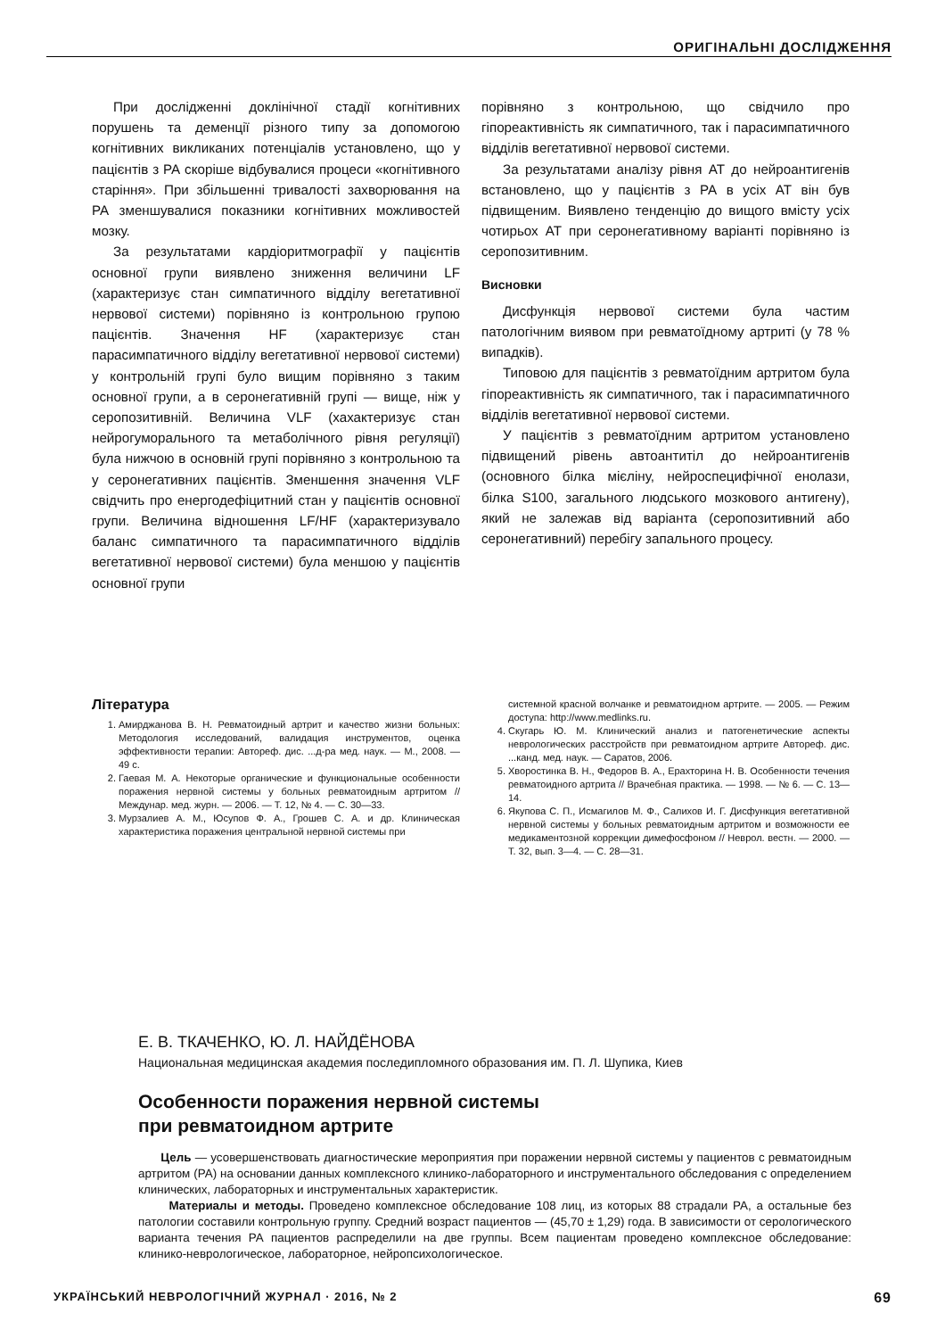ОРИГІНАЛЬНІ ДОСЛІДЖЕННЯ
При дослідженні доклінічної стадії когнітивних порушень та деменції різного типу за допомогою когнітивних викликаних потенціалів установлено, що у пацієнтів з РА скоріше відбувалися процеси «когнітивного старіння». При збільшенні тривалості захворювання на РА зменшувалися показники когнітивних можливостей мозку.
За результатами кардіоритмографії у пацієнтів основної групи виявлено зниження величини LF (характеризує стан симпатичного відділу вегетативної нервової системи) порівняно із контрольною групою пацієнтів. Значення HF (характеризує стан парасимпатичного відділу вегетативної нервової системи) у контрольній групі було вищим порівняно з таким основної групи, а в серонегативній групі — вище, ніж у серопозитивній. Величина VLF (хахактеризує стан нейрогуморального та метаболічного рівня регуляції) була нижчою в основній групі порівняно з контрольною та у серонегативних пацієнтів. Зменшення значення VLF свідчить про енергодефіцитний стан у пацієнтів основної групи. Величина відношення LF/HF (характеризувало баланс симпатичного та парасимпатичного відділів вегетативної нервової системи) була меншою у пацієнтів основної групи
порівняно з контрольною, що свідчило про гіпореактивність як симпатичного, так і парасимпатичного відділів вегетативної нервової системи.
За результатами аналізу рівня АТ до нейроантигенів встановлено, що у пацієнтів з РА в усіх АТ він був підвищеним. Виявлено тенденцію до вищого вмісту усіх чотирьох АТ при серонегативному варіанті порівняно із серопозитивним.
Висновки
Дисфункція нервової системи була частим патологічним виявом при ревматоїдному артриті (у 78 % випадків).
Типовою для пацієнтів з ревматоїдним артритом була гіпореактивність як симпатичного, так і парасимпатичного відділів вегетативної нервової системи.
У пацієнтів з ревматоїдним артритом установлено підвищений рівень автоантитіл до нейроантигенів (основного білка мієліну, нейроспецифічної енолази, білка S100, загального людського мозкового антигену), який не залежав від варіанта (серопозитивний або серонегативний) перебігу запального процесу.
Література
1. Амирджанова В. Н. Ревматоидный артрит и качество жизни больных: Методология исследований, валидация инструментов, оценка эффективности терапии: Автореф. дис. ...д-ра мед. наук. — М., 2008. — 49 с.
2. Гаевая М. А. Некоторые органические и функциональные особенности поражения нервной системы у больных ревматоидным артритом // Междунар. мед. журн. — 2006. — Т. 12, № 4. — С. 30—33.
3. Мурзалиев А. М., Юсупов Ф. А., Грошев С. А. и др. Клиническая характеристика поражения центральной нервной системы при
системной красной волчанке и ревматоидном артрите. — 2005. — Режим доступа: http://www.medlinks.ru.
4. Скугарь Ю. М. Клинический анализ и патогенетические аспекты неврологических расстройств при ревматоидном артрите Автореф. дис. ...канд. мед. наук. — Саратов, 2006.
5. Хворостинка В. Н., Федоров В. А., Ерахторина Н. В. Особенности течения ревматоидного артрита // Врачебная практика. — 1998. — № 6. — С. 13—14.
6. Якупова С. П., Исмагилов М. Ф., Салихов И. Г. Дисфункция вегетативной нервной системы у больных ревматоидным артритом и возможности ее медикаментозной коррекции димефосфоном // Неврол. вестн. — 2000. — Т. 32, вып. 3—4. — С. 28—31.
Е. В. ТКАЧЕНКО, Ю. Л. НАЙДЁНОВА
Национальная медицинская академия последипломного образования им. П. Л. Шупика, Киев
Особенности поражения нервной системы
при ревматоидном артрите
Цель — усовершенствовать диагностические мероприятия при поражении нервной системы у пациентов с ревматоидным артритом (РА) на основании данных комплексного клинико-лабораторного и инструментального обследования с определением клинических, лабораторных и инструментальных характеристик.
Материалы и методы. Проведено комплексное обследование 108 лиц, из которых 88 страдали РА, а остальные без патологии составили контрольную группу. Средний возраст пациентов — (45,70 ± 1,29) года. В зависимости от серологического варианта течения РА пациентов распределили на две группы. Всем пациентам проведено комплексное обследование: клинико-неврологическое, лабораторное, нейропсихологическое.
УКРАЇНСЬКИЙ НЕВРОЛОГІЧНИЙ ЖУРНАЛ · 2016, № 2 69